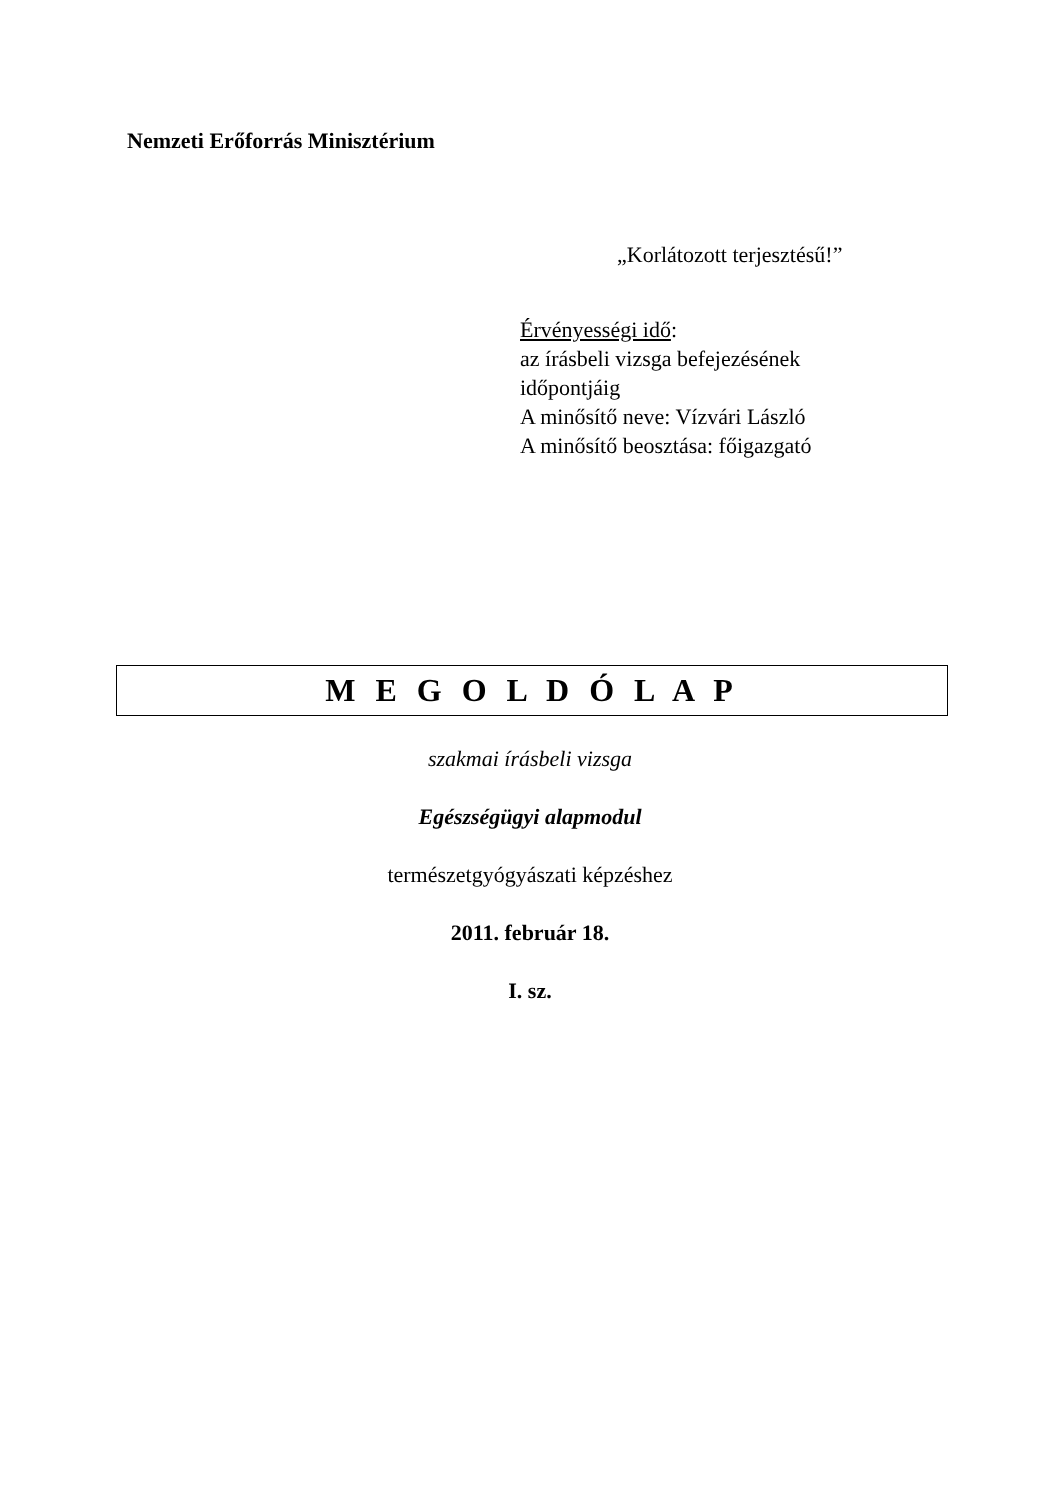Nemzeti Erőforrás Minisztérium
„Korlátozott terjesztésű!”
Érvényességi idő:
az írásbeli vizsga befejezésének
időpontjáig
A minősítő neve: Vízvári László
A minősítő beosztása: főigazgató
M E G O L D Ó L A P
szakmai írásbeli vizsga
Egészségügyi alapmodul
természetgyógyászati képzéshez
2011. február 18.
I. sz.